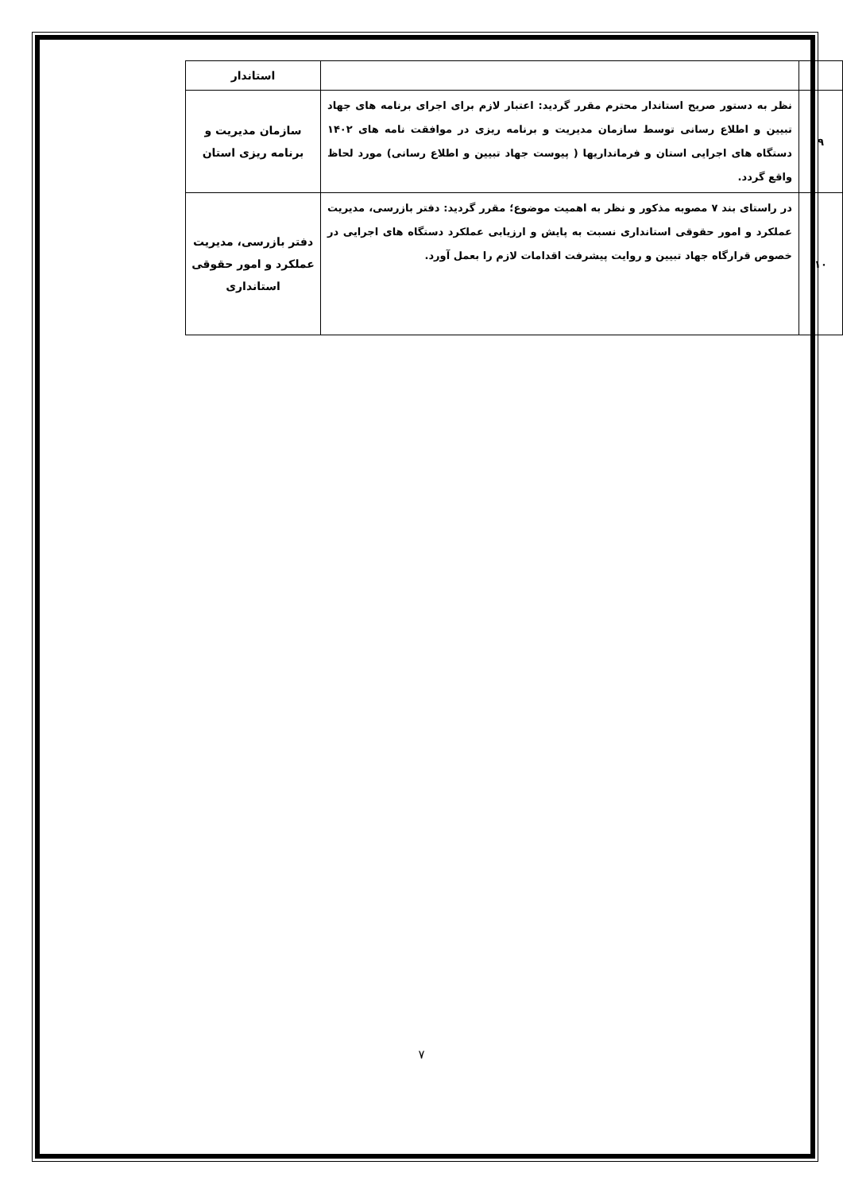| | | استاندار |
| ۹ | نظر به دستور صریح استاندار محترم مقرر گردید: اعتبار لازم برای اجرای برنامه های جهاد تبیین و اطلاع رسانی توسط سازمان مدیریت و برنامه ریزی در موافقت نامه های ۱۴۰۲ دستگاه های اجرایی استان و فرمانداریها ( پیوست جهاد تبیین و اطلاع رسانی) مورد لحاظ واقع گردد. | سازمان مدیریت و برنامه ریزی استان |
| ۱۰ | در راستای بند ۷ مصوبه مذکور و نظر به اهمیت موضوع؛ مقرر گردید: دفتر بازرسی، مدیریت عملکرد و امور حقوقی استانداری نسبت به پایش و ارزیابی عملکرد دستگاه های اجرایی در خصوص قرارگاه جهاد تبیین و روایت پیشرفت اقدامات لازم را بعمل آورد. | دفتر بازرسی، مدیریت عملکرد و امور حقوقی استانداری |
۷